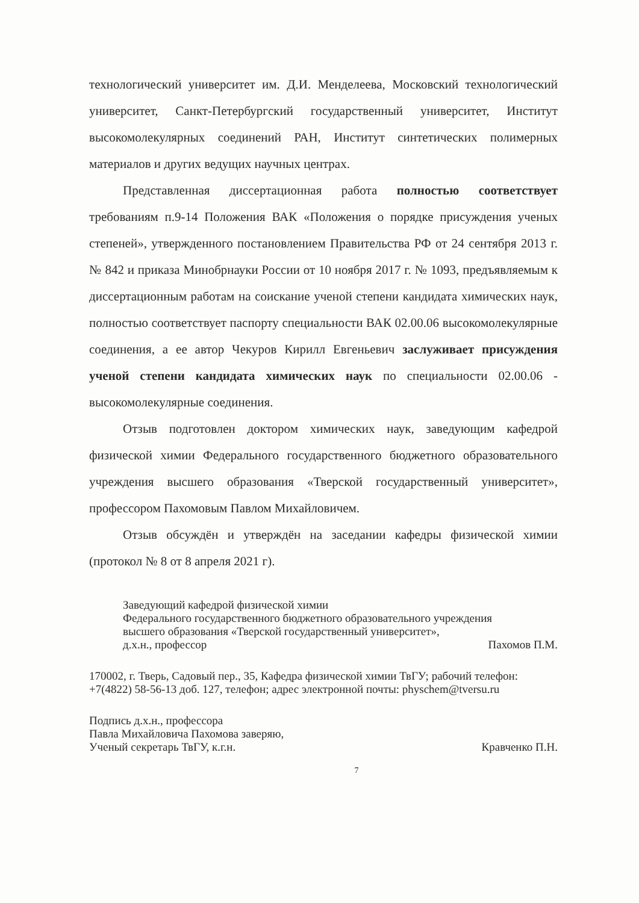технологический университет им. Д.И. Менделеева, Московский технологический университет, Санкт-Петербургский государственный университет, Институт высокомолекулярных соединений РАН, Институт синтетических полимерных материалов и других ведущих научных центрах.
Представленная диссертационная работа полностью соответствует требованиям п.9-14 Положения ВАК «Положения о порядке присуждения ученых степеней», утвержденного постановлением Правительства РФ от 24 сентября 2013 г. № 842 и приказа Минобрнауки России от 10 ноября 2017 г. № 1093, предъявляемым к диссертационным работам на соискание ученой степени кандидата химических наук, полностью соответствует паспорту специальности ВАК 02.00.06 высокомолекулярные соединения, а ее автор Чекуров Кирилл Евгеньевич заслуживает присуждения ученой степени кандидата химических наук по специальности 02.00.06 - высокомолекулярные соединения.
Отзыв подготовлен доктором химических наук, заведующим кафедрой физической химии Федерального государственного бюджетного образовательного учреждения высшего образования «Тверской государственный университет», профессором Пахомовым Павлом Михайловичем.
Отзыв обсуждён и утверждён на заседании кафедры физической химии (протокол № 8 от 8 апреля 2021 г).
Заведующий кафедрой физической химии
Федерального государственного бюджетного образовательного учреждения
высшего образования «Тверской государственный университет»,
д.х.н., профессор Пахомов П.М.
170002, г. Тверь, Садовый пер., 35, Кафедра физической химии ТвГУ; рабочий телефон: +7(4822) 58-56-13 доб. 127, телефон; адрес электронной почты: physchem@tversu.ru
Подпись д.х.н., профессора
Павла Михайловича Пахомова заверяю,
Ученый секретарь ТвГУ, к.г.н. Кравченко П.Н.
7